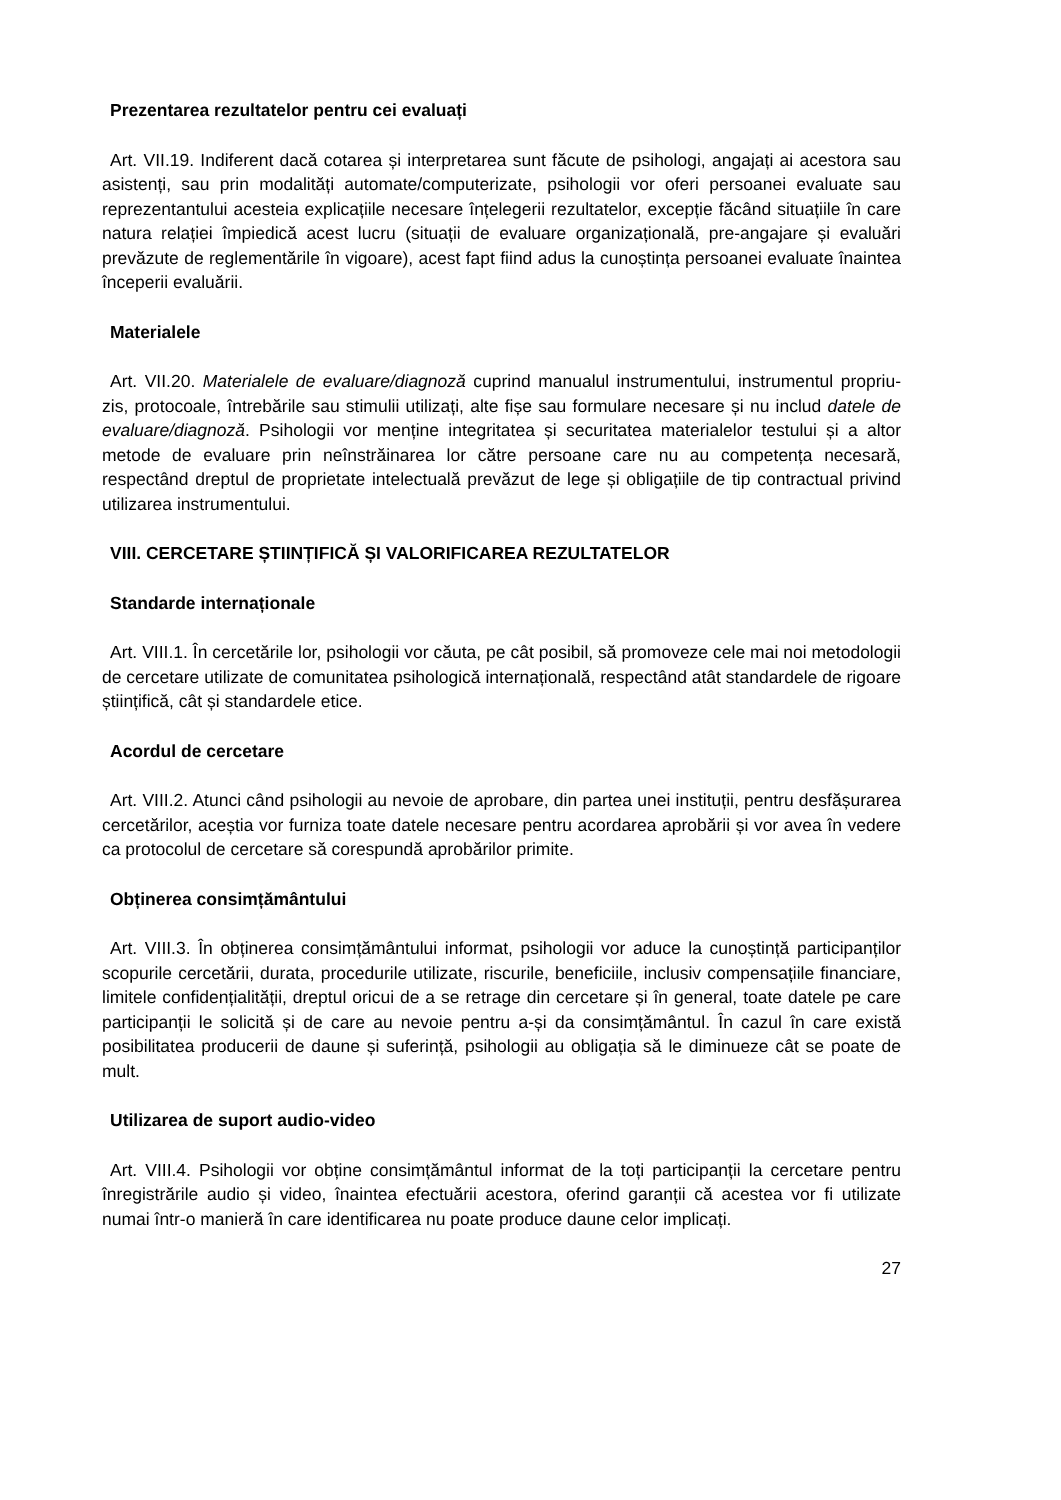Prezentarea rezultatelor pentru cei evaluați
Art. VII.19. Indiferent dacă cotarea și interpretarea sunt făcute de psihologi, angajați ai acestora sau asistenți, sau prin modalități automate/computerizate, psihologii vor oferi persoanei evaluate sau reprezentantului acesteia explicațiile necesare înțelegerii rezultatelor, excepție făcând situațiile în care natura relației împiedică acest lucru (situații de evaluare organizațională, pre-angajare și evaluări prevăzute de reglementările în vigoare), acest fapt fiind adus la cunoștința persoanei evaluate înaintea începerii evaluării.
Materialele
Art. VII.20. Materialele de evaluare/diagnoză cuprind manualul instrumentului, instrumentul propriu-zis, protocoale, întrebările sau stimulii utilizați, alte fișe sau formulare necesare și nu includ datele de evaluare/diagnoză. Psihologii vor menține integritatea și securitatea materialelor testului și a altor metode de evaluare prin neînstrăinarea lor către persoane care nu au competența necesară, respectând dreptul de proprietate intelectuală prevăzut de lege și obligațiile de tip contractual privind utilizarea instrumentului.
VIII. CERCETARE ȘTIINȚIFICĂ ȘI VALORIFICAREA REZULTATELOR
Standarde internaționale
Art. VIII.1. În cercetările lor, psihologii vor căuta, pe cât posibil, să promoveze cele mai noi metodologii de cercetare utilizate de comunitatea psihologică internațională, respectând atât standardele de rigoare științifică, cât și standardele etice.
Acordul de cercetare
Art. VIII.2. Atunci când psihologii au nevoie de aprobare, din partea unei instituții, pentru desfășurarea cercetărilor, aceștia vor furniza toate datele necesare pentru acordarea aprobării și vor avea în vedere ca protocolul de cercetare să corespundă aprobărilor primite.
Obținerea consimțământului
Art. VIII.3. În obținerea consimțământului informat, psihologii vor aduce la cunoștință participanților scopurile cercetării, durata, procedurile utilizate, riscurile, beneficiile, inclusiv compensațiile financiare, limitele confidențialității, dreptul oricui de a se retrage din cercetare și în general, toate datele pe care participanții le solicită și de care au nevoie pentru a-și da consimțământul. În cazul în care există posibilitatea producerii de daune și suferință, psihologii au obligația să le diminueze cât se poate de mult.
Utilizarea de suport audio-video
Art. VIII.4. Psihologii vor obține consimțământul informat de la toți participanții la cercetare pentru înregistrările audio și video, înaintea efectuării acestora, oferind garanții că acestea vor fi utilizate numai într-o manieră în care identificarea nu poate produce daune celor implicați.
27